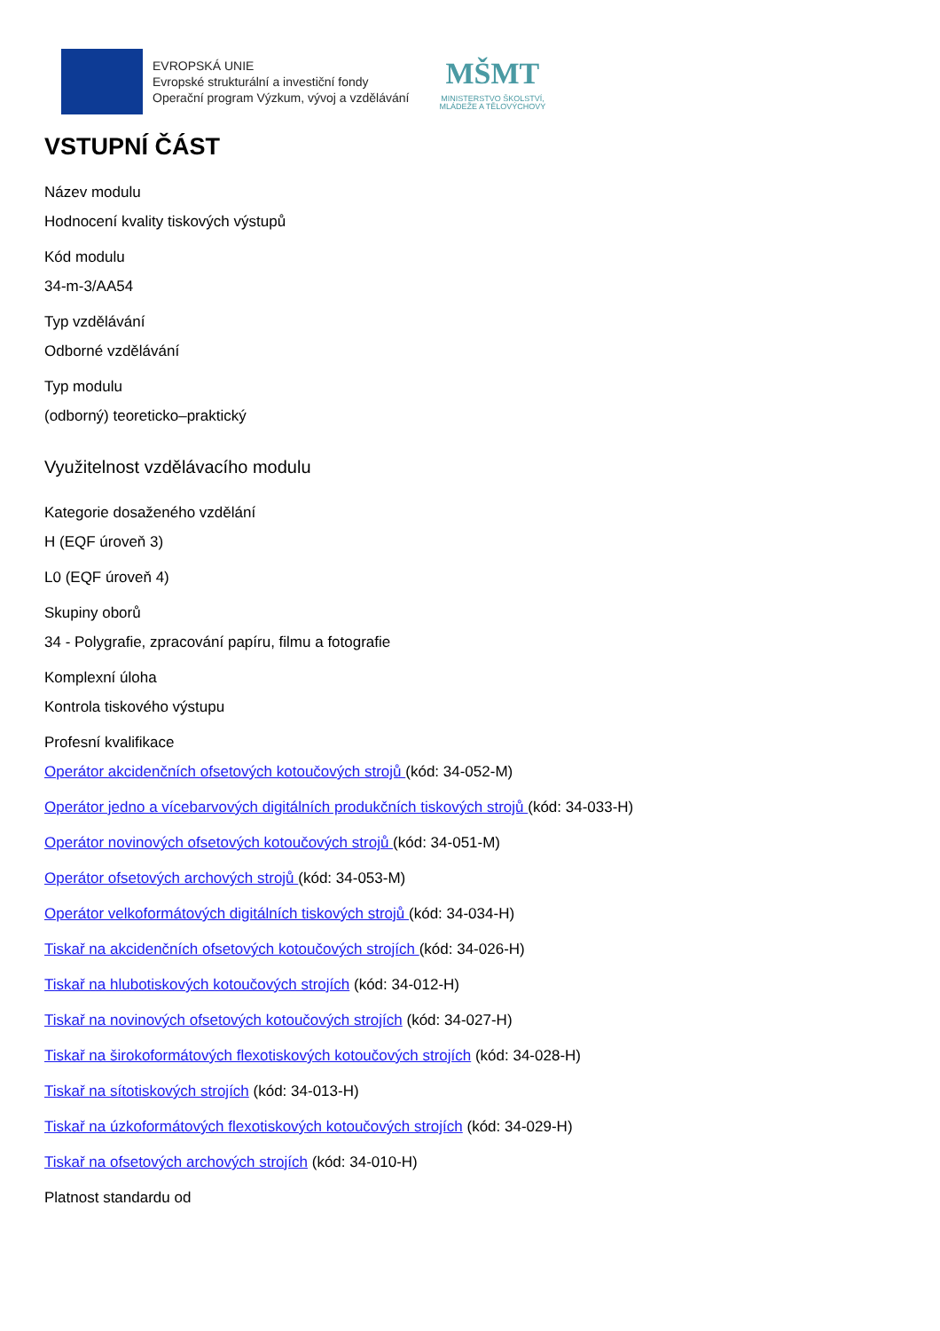EVROPSKÁ UNIE
Evropské strukturální a investiční fondy
Operační program Výzkum, vývoj a vzdělávání
MŠMT
MINISTERSTVO ŠKOLSTVÍ,
MLÁDEŽE A TĚLOVÝCHOVY
VSTUPNÍ ČÁST
Název modulu
Hodnocení kvality tiskových výstupů
Kód modulu
34-m-3/AA54
Typ vzdělávání
Odborné vzdělávání
Typ modulu
(odborný) teoreticko–praktický
Využitelnost vzdělávacího modulu
Kategorie dosaženého vzdělání
H (EQF úroveň 3)
L0 (EQF úroveň 4)
Skupiny oborů
34 - Polygrafie, zpracování papíru, filmu a fotografie
Komplexní úloha
Kontrola tiskového výstupu
Profesní kvalifikace
Operátor akcidenčních ofsetových kotoučových strojů (kód: 34-052-M)
Operátor jedno a vícebarvových digitálních produkčních tiskových strojů (kód: 34-033-H)
Operátor novinových ofsetových kotoučových strojů (kód: 34-051-M)
Operátor ofsetových archových strojů (kód: 34-053-M)
Operátor velkoformátových digitálních tiskových strojů (kód: 34-034-H)
Tiskař na akcidenčních ofsetových kotoučových strojích (kód: 34-026-H)
Tiskař na hlubotiskových kotoučových strojích (kód: 34-012-H)
Tiskař na novinových ofsetových kotoučových strojích (kód: 34-027-H)
Tiskař na širokoformátových flexotiskových kotoučových strojích (kód: 34-028-H)
Tiskař na sítotiskových strojích (kód: 34-013-H)
Tiskař na úzkoformátových flexotiskových kotoučových strojích (kód: 34-029-H)
Tiskař na ofsetových archových strojích (kód: 34-010-H)
Platnost standardu od